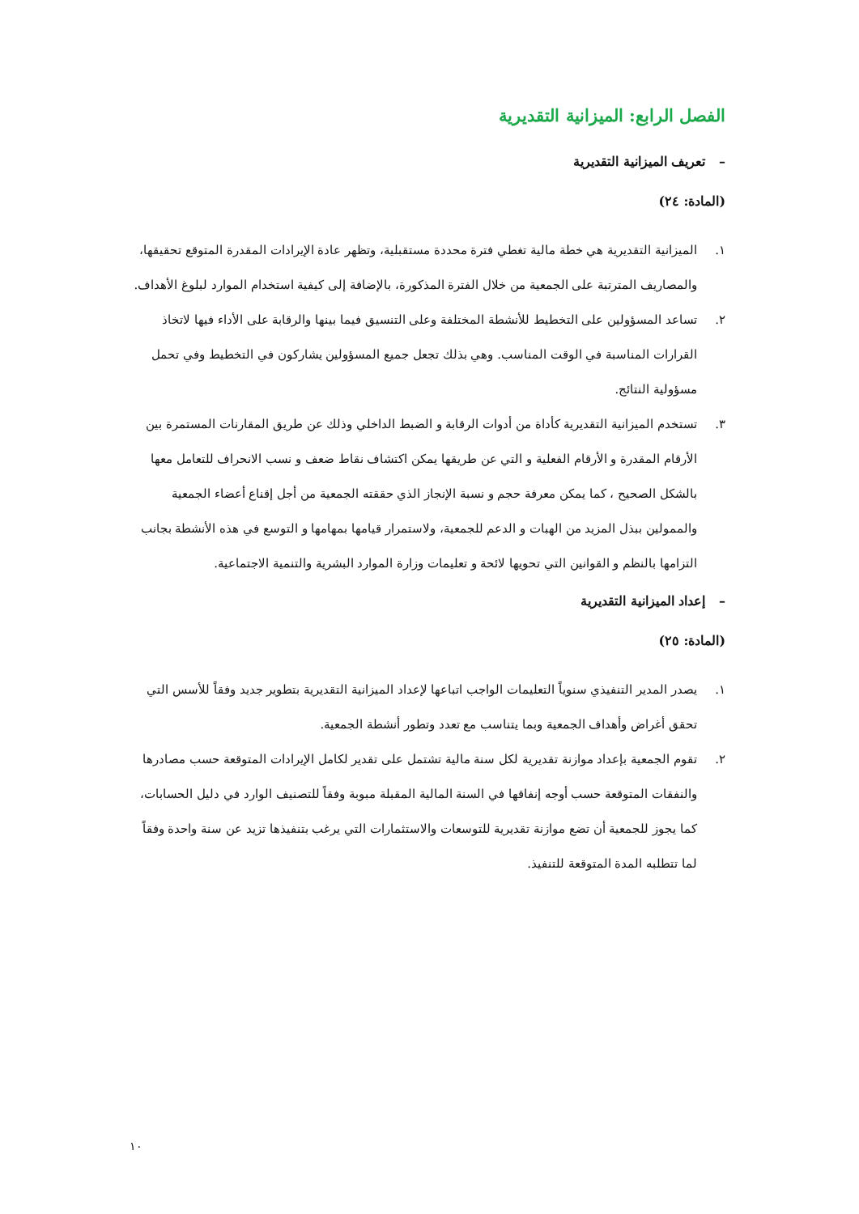الفصل الرابع: الميزانية التقديرية
– تعريف الميزانية التقديرية
(المادة: ٢٤)
١. الميزانية التقديرية هي خطة مالية تغطي فترة محددة مستقبلية، وتظهر عادة الإيرادات المقدرة المتوقع تحقيقها، والمصاريف المترتبة على الجمعية من خلال الفترة المذكورة، بالإضافة إلى كيفية استخدام الموارد لبلوغ الأهداف.
٢. تساعد المسؤولين على التخطيط للأنشطة المختلفة وعلى التنسيق فيما بينها والرقابة على الأداء فيها لاتخاذ القرارات المناسبة في الوقت المناسب. وهي بذلك تجعل جميع المسؤولين يشاركون في التخطيط وفي تحمل مسؤولية النتائج.
٣. تستخدم الميزانية التقديرية كأداة من أدوات الرقابة و الضبط الداخلي وذلك عن طريق المقارنات المستمرة بين الأرقام المقدرة و الأرقام الفعلية و التي عن طريقها يمكن اكتشاف نقاط ضعف و نسب الانحراف للتعامل معها بالشكل الصحيح ، كما يمكن معرفة حجم و نسبة الإنجاز الذي حققته الجمعية من أجل إقناع أعضاء الجمعية والممولين ببذل المزيد من الهبات و الدعم للجمعية، ولاستمرار قيامها بمهامها و التوسع في هذه الأنشطة بجانب التزامها بالنظم و القوانين التي تحويها لائحة و تعليمات وزارة الموارد البشرية والتنمية الاجتماعية.
– إعداد الميزانية التقديرية
(المادة: ٢٥)
١. يصدر المدير التنفيذي سنوياً التعليمات الواجب اتباعها لإعداد الميزانية التقديرية بتطوير جديد وفقاً للأسس التي تحقق أغراض وأهداف الجمعية وبما يتناسب مع تعدد وتطور أنشطة الجمعية.
٢. تقوم الجمعية بإعداد موازنة تقديرية لكل سنة مالية تشتمل على تقدير لكامل الإيرادات المتوقعة حسب مصادرها والنفقات المتوقعة حسب أوجه إنفاقها في السنة المالية المقبلة مبوبة وفقاً للتصنيف الوارد في دليل الحسابات، كما يجوز للجمعية أن تضع موازنة تقديرية للتوسعات والاستثمارات التي يرغب بتنفيذها تزيد عن سنة واحدة وفقاً لما تتطلبه المدة المتوقعة للتنفيذ.
١٠